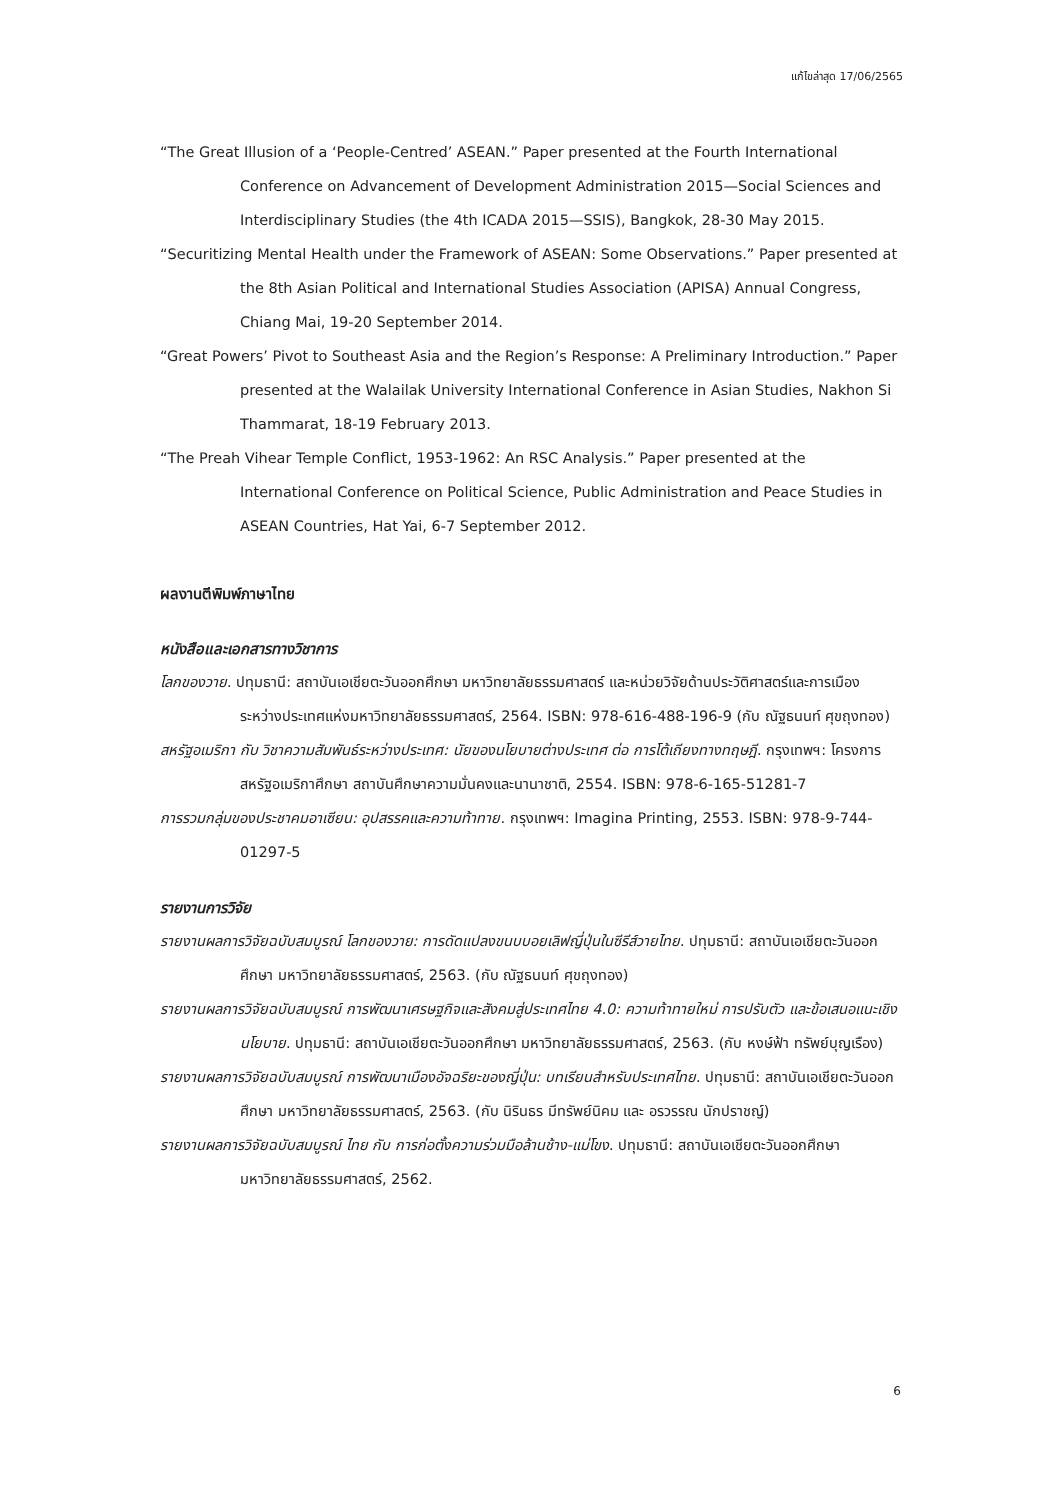แก้ไขล่าสุด 17/06/2565
“The Great Illusion of a ‘People-Centred’ ASEAN.” Paper presented at the Fourth International Conference on Advancement of Development Administration 2015—Social Sciences and Interdisciplinary Studies (the 4th ICADA 2015—SSIS), Bangkok, 28-30 May 2015.
“Securitizing Mental Health under the Framework of ASEAN: Some Observations.” Paper presented at the 8th Asian Political and International Studies Association (APISA) Annual Congress, Chiang Mai, 19-20 September 2014.
“Great Powers’ Pivot to Southeast Asia and the Region’s Response: A Preliminary Introduction.” Paper presented at the Walailak University International Conference in Asian Studies, Nakhon Si Thammarat, 18-19 February 2013.
“The Preah Vihear Temple Conflict, 1953-1962: An RSC Analysis.” Paper presented at the International Conference on Political Science, Public Administration and Peace Studies in ASEAN Countries, Hat Yai, 6-7 September 2012.
ผลงานตีพิมพ์ภาษาไทย
หนังสือและเอกสารทางวิชาการ
โลกของวาย. ปทุมธานี: สถาบันเอเชียตะวันออกศึกษา มหาวิทยาลัยธรรมศาสตร์ และหน่วยวิจัยด้านประวัติศาสตร์และการเมืองระหว่างประเทศแห่งมหาวิทยาลัยธรรมศาสตร์, 2564. ISBN: 978-616-488-196-9 (กับ ณัฐธนนท์ ศุขถุงทอง)
สหรัฐอเมริกา กับ วิชาความสัมพันธ์ระหว่างประเทศ: นัยของนโยบายต่างประเทศ ต่อ การโต้เถียงทางทฤษฎี. กรุงเทพฯ: โครงการสหรัฐอเมริกาศึกษา สถาบันศึกษาความมั่นคงและนานาชาติ, 2554. ISBN: 978-6-165-51281-7
การรวมกลุ่มของประชาคมอาเซียน: อุปสรรคและความท้าทาย. กรุงเทพฯ: Imagina Printing, 2553. ISBN: 978-9-744-01297-5
รายงานการวิจัย
รายงานผลการวิจัยฉบับสมบูรณ์ โลกของวาย: การดัดแปลงขนบบอยเลิฟญี่ปุ่นในซีรีส์วายไทย. ปทุมธานี: สถาบันเอเชียตะวันออกศึกษา มหาวิทยาลัยธรรมศาสตร์, 2563. (กับ ณัฐธนนท์ ศุขถุงทอง)
รายงานผลการวิจัยฉบับสมบูรณ์ การพัฒนาเศรษฐกิจและสังคมสู่ประเทศไทย 4.0: ความท้าทายใหม่ การปรับตัว และข้อเสนอแนะเชิงนโยบาย. ปทุมธานี: สถาบันเอเชียตะวันออกศึกษา มหาวิทยาลัยธรรมศาสตร์, 2563. (กับ หงษ์ฟ้า ทรัพย์บุญเรือง)
รายงานผลการวิจัยฉบับสมบูรณ์ การพัฒนาเมืองอัจฉริยะของญี่ปุ่น: บทเรียนสำหรับประเทศไทย. ปทุมธานี: สถาบันเอเชียตะวันออกศึกษา มหาวิทยาลัยธรรมศาสตร์, 2563. (กับ นิรินธร มีทรัพย์นิคม และ อรวรรณ นักปราชญ์)
รายงานผลการวิจัยฉบับสมบูรณ์ ไทย กับ การก่อตั้งความร่วมมือล้านช้าง-แม่โขง. ปทุมธานี: สถาบันเอเชียตะวันออกศึกษา มหาวิทยาลัยธรรมศาสตร์, 2562.
6